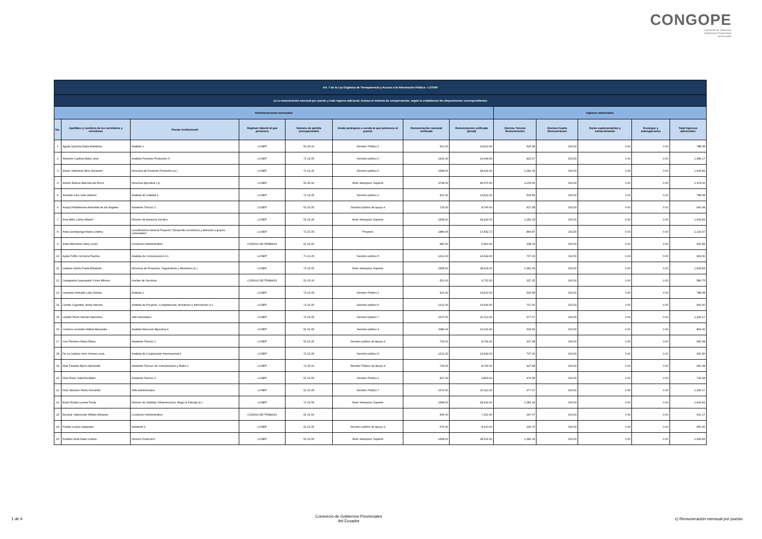CONGOPE
Consorcio de Gobiernos
Autónomos Provinciales
del Ecuador
| Art. 7 de la Ley Orgánica de Transparencia y Acceso a la Información Pública - LOTAIP | | | | | | | | | | | | |
| --- | --- | --- | --- | --- | --- | --- | --- | --- | --- | --- | --- | --- |
| c) La remuneración mensual por puesto y todo ingreso adicional, incluso el sistema de compensación, según lo establezcan las disposiciones correspondientes | | | | | | | | | | | | |
| Remuneraciones mensuales | | | | | | | | Ingresos adicionales | | | | |
| No. | Apellidos y nombres de los servidores y servidoras | Puesto Institucional | Regimen laboral al que pertenece | Número de partida presupuestaria | Grado jerárquico o escala al que pertenece el puesto | Remuneración mensual unificada | Remuneración unificada (anual) | Décimo Tercera Remuneración | Décima Cuarta Remuneración | Horas suplementarias y extraordinarias | Encargos y subrogaciones | Total ingresos adicionales |
| 1 | Aguila Quincha Diana Estefanía | Analista 1 | LOSEP | 51.05.10 | Servidor Público 1 | 901.00 | 10,812.00 | 525.58 | 262.50 | 0.00 | 0.00 | 788.08 |
| 2 | Almache Cadena María José | Analista Fomento Productivo 5 | LOSEP | 71.01.05 | Servidor público 6 | 1412.00 | 16,944.00 | 823.67 | 262.50 | 0.00 | 0.00 | 1,086.17 |
| 3 | Alvear Valdivieso Elva Jenianine | Directora de Fomento Productivo (e ) | LOSEP | 71.01.05 | Servidor público 6 | 2368.00 | 28,416.00 | 1,381.33 | 262.50 | 0.00 | 0.00 | 1,643.83 |
| 4 | Andino Ramos Marcela del Rocío | Directora Ejecutiva ( e) | LOSEP | 51.05.10 | Nivel Jerárquico Superior | 3798.00 | 45,576.00 | 2,215.50 | 262.50 | 0.00 | 0.00 | 2,478.00 |
| 5 | Andrade Lara José Gilberto | Analista de Vialidad 1 | LOSEP | 71.01.05 | Servidor público 2 | 901.00 | 10,812.00 | 525.58 | 262.50 | 0.00 | 0.00 | 788.08 |
| 6 | Araujo Peñaherrera Antonieta de los Ángeles | Asistente Técnico 1 | LOSEP | 51.01.05 | Servidor público de apoyo 4 | 733.00 | 8,796.00 | 427.58 | 262.50 | 0.00 | 0.00 | 690.08 |
| 7 | Arce Miño Carlos Alberto | Director de Asesoría Jurídica | LOSEP | 51.01.05 | Nivel Jerárquico Superior | 2368.00 | 28,416.00 | 1,381.33 | 262.50 | 0.00 | 0.00 | 1,643.83 |
| 8 | Arias Llumiquinga María Cristina | Coordinadora General Proyecto "Desarrollo económico y atención a grupos vulnerables" | LOSEP | 71.01.05 | Proyecto | 1486.06 | 17,832.72 | 866.87 | 262.50 | 0.00 | 0.00 | 1,129.37 |
| 9 | Arias Mancheno Dany Lenin | Conductor Administrativo | CODIGO DE TRABAJO | 51.01.06 | | 580.00 | 6,960.00 | 338.33 | 262.50 | 0.00 | 0.00 | 600.83 |
| 10 | Ayala Tufiño Verónica Paulina | Analista de Comunicación 4.1 | LOSEP | 71.01.05 | Servidor público 5 | 1212.00 | 14,544.00 | 707.00 | 262.50 | 0.00 | 0.00 | 969.50 |
| 11 | Cadena Ortuño Paola Elizabeth | Directora de Proyectos, Seguimiento y Monitoreo (e ) | LOSEP | 71.01.05 | Nivel Jerárquico Superior | 2368.00 | 28,416.00 | 1,381.33 | 262.50 | 0.00 | 0.00 | 1,643.83 |
| 12 | Caisapanta Guanopatín Víctor Alfonso | Auxiliar de Servicios | CODIGO DE TRABAJO | 51.01.06 | | 561.00 | 6,732.00 | 327.25 | 262.50 | 0.00 | 0.00 | 589.75 |
| 13 | Camacho Andrade Lida Victoria | Analista 1 | LOSEP | 71.01.05 | Servidor Público 1 | 901.00 | 10,812.00 | 525.58 | 262.50 | 0.00 | 0.00 | 788.08 |
| 14 | Carrillo Cayambe Jenny Narciza | Analista de Proyecto, Competencias, Monitoreo e Información 4.1 | LOSEP | 71.01.05 | Servidor público 5 | 1212.00 | 14,544.00 | 707.00 | 262.50 | 0.00 | 0.00 | 969.50 |
| 15 | Castillo Pérez Hernán Marcelino | Jefe Informático | LOSEP | 71.01.05 | Servidor público 7 | 1676.00 | 20,112.00 | 977.67 | 262.50 | 0.00 | 0.00 | 1,240.17 |
| 16 | Córdova González Mabel Alexandra | Analista Direccion Ejecutiva 3 | LOSEP | 51.01.05 | Servidor público 4 | 1086.00 | 13,032.00 | 633.50 | 262.50 | 0.00 | 0.00 | 896.00 |
| 17 | Cuvi Pacheco María Elena | Asistente Técnico 1 | LOSEP | 51.01.05 | Servidor público de Apoyo 4 | 733.00 | 8,796.00 | 427.58 | 262.50 | 0.00 | 0.00 | 690.08 |
| 18 | De La Cadena Vera Viviana Lucía | Analista de Cooperación Internacional 4 | LOSEP | 71.01.05 | Servidor público 5 | 1212.00 | 14,544.00 | 707.00 | 262.50 | 0.00 | 0.00 | 969.50 |
| 19 | Díaz Paredes Byron Alexander | Asistente Técnico de Comunicación y Radio 1 | LOSEP | 71.05.10 | Servidor Público de Apoyo 4 | 733.00 | 8,796.00 | 427.58 | 262.50 | 0.00 | 0.00 | 690.08 |
| 20 | Díaz Romo Gabriela Belén | Asistente Técnico 2 | LOSEP | 51.01.05 | Servidor Público 1 | 817.00 | 9,804.00 | 476.58 | 262.50 | 0.00 | 0.00 | 739.08 |
| 21 | Díaz Sánchez Pedro Fernando | Jefe Administrativo | LOSEP | 51.01.05 | Servidor Público 7 | 1676.00 | 20,112.00 | 977.67 | 262.50 | 0.00 | 0.00 | 1,240.17 |
| 22 | Erazo Rodas Lorena Paola | Director de Vialidad, Infraestructura, Riego & Drenaje (e ) | LOSEP | 71.01.05 | Nivel Jerárquico Superior | 2368.00 | 28,416.00 | 1,381.33 | 262.50 | 0.00 | 0.00 | 1,643.83 |
| 23 | Escobar Valenzuela William Eduardo | Conductor Administrativo | CODIGO DE TRABAJO | 51.01.06 | | 596.00 | 7,152.00 | 347.67 | 262.50 | 0.00 | 0.00 | 610.17 |
| 24 | Franke Loaiza Gianpaolo | Asistente 2 | LOSEP | 51.01.05 | Servidor público de Apoyo 3 | 675.00 | 8,100.00 | 393.75 | 262.50 | 0.00 | 0.00 | 656.25 |
| 25 | Fustillos Azas Katia Viviana | Director Financiero | LOSEP | 51.01.05 | Nivel Jerárquico Superior | 2368.00 | 28,416.00 | 1,381.33 | 262.50 | 0.00 | 0.00 | 1,643.83 |
1 de 4 Consorcio de Gobiernos Provinciales
del Ecuador c) Remuneración mensual por puesto